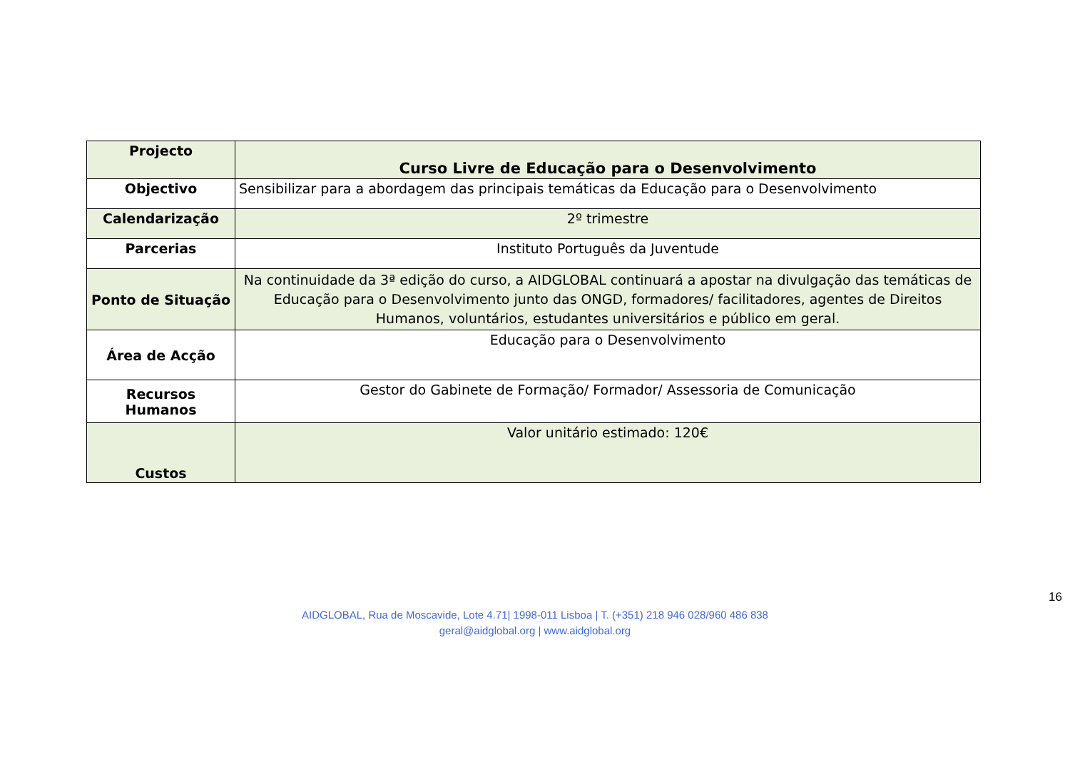| Projecto | Curso Livre de Educação para o Desenvolvimento |
| Objectivo | Sensibilizar para a abordagem das principais temáticas da Educação para o Desenvolvimento |
| Calendarização | 2º trimestre |
| Parcerias | Instituto Português da Juventude |
| Ponto de Situação | Na continuidade da 3ª edição do curso, a AIDGLOBAL continuará a apostar na divulgação das temáticas de Educação para o Desenvolvimento junto das ONGD, formadores/ facilitadores, agentes de Direitos Humanos, voluntários, estudantes universitários e público em geral. |
| Área de Acção | Educação para o Desenvolvimento |
| Recursos Humanos | Gestor do Gabinete de Formação/ Formador/ Assessoria de Comunicação |
| Custos | Valor unitário estimado: 120€ |
16
AIDGLOBAL, Rua de Moscavide, Lote 4.71| 1998-011 Lisboa | T. (+351) 218 946 028/960 486 838
geral@aidglobal.org | www.aidglobal.org